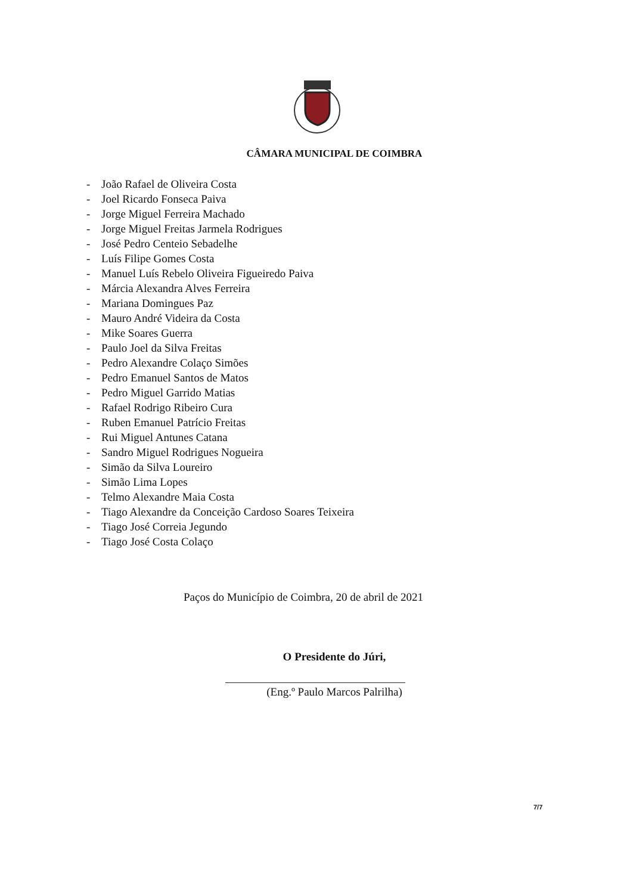CÂMARA MUNICIPAL DE COIMBRA
- João Rafael de Oliveira Costa
- Joel Ricardo Fonseca Paiva
- Jorge Miguel Ferreira Machado
- Jorge Miguel Freitas Jarmela Rodrigues
- José Pedro Centeio Sebadelhe
- Luís Filipe Gomes Costa
- Manuel Luís Rebelo Oliveira Figueiredo Paiva
- Márcia Alexandra Alves Ferreira
- Mariana Domingues Paz
- Mauro André Videira da Costa
- Mike Soares Guerra
- Paulo Joel da Silva Freitas
- Pedro Alexandre Colaço Simões
- Pedro Emanuel Santos de Matos
- Pedro Miguel Garrido Matias
- Rafael Rodrigo Ribeiro Cura
- Ruben Emanuel Patrício Freitas
- Rui Miguel Antunes Catana
- Sandro Miguel Rodrigues Nogueira
- Simão da Silva Loureiro
- Simão Lima Lopes
- Telmo Alexandre Maia Costa
- Tiago Alexandre da Conceição Cardoso Soares Teixeira
- Tiago José Correia Jegundo
- Tiago José Costa Colaço
Paços do Município de Coimbra, 20 de abril de 2021
O Presidente do Júri,
(Eng.º Paulo Marcos Palrilha)
7/7